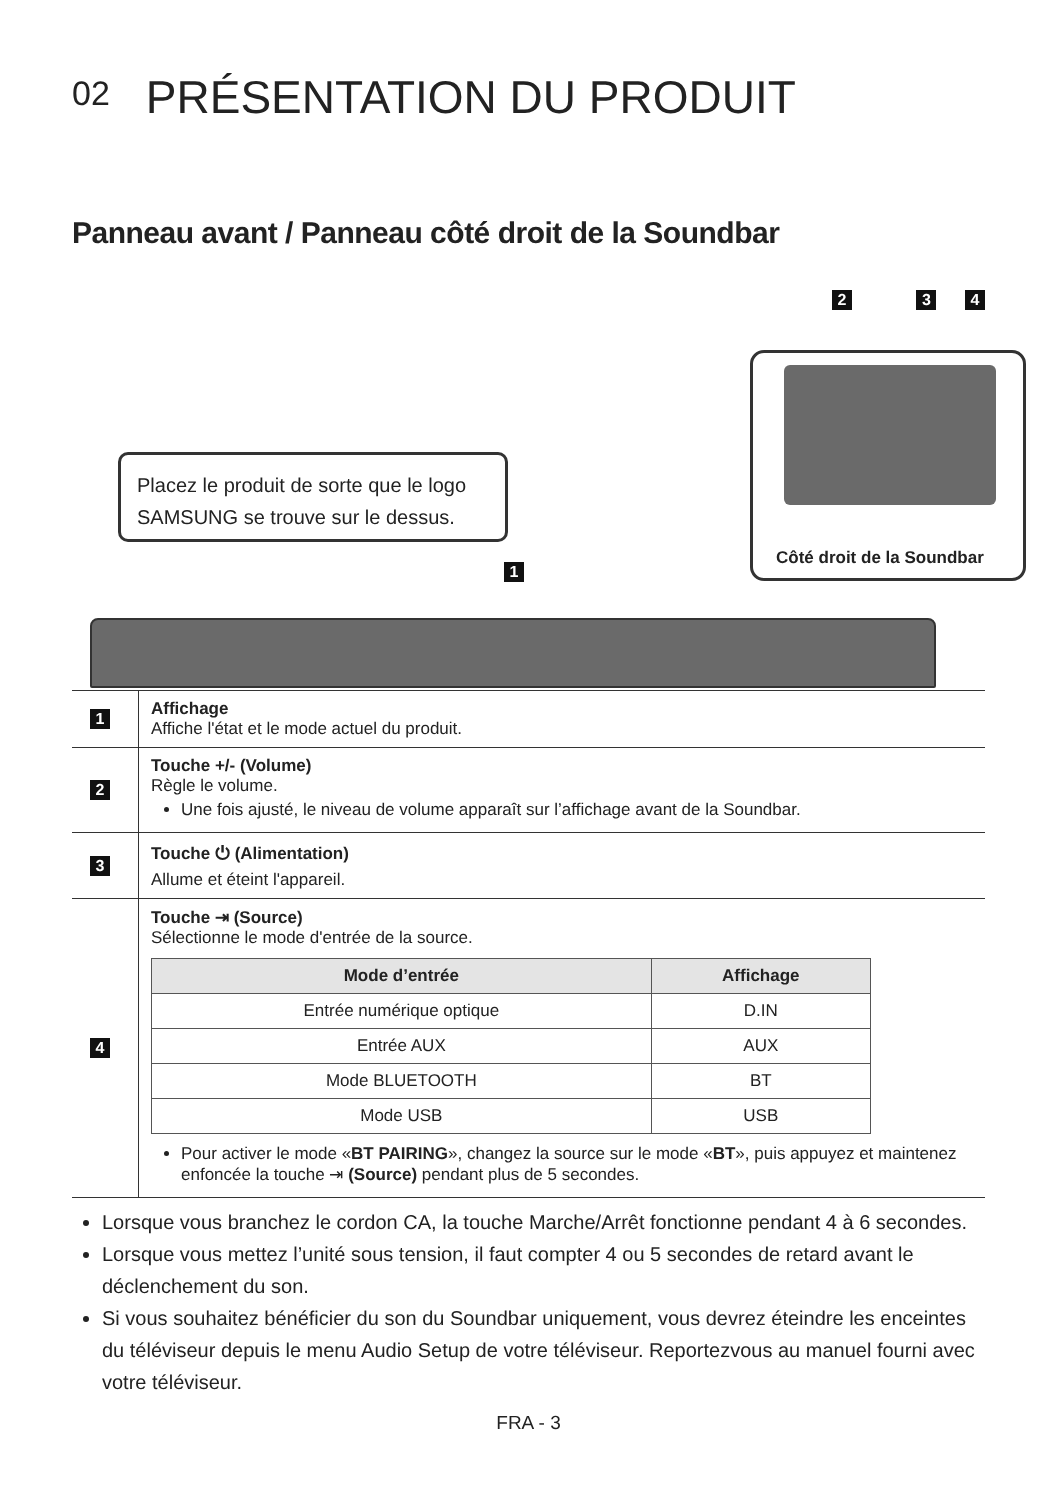02 PRÉSENTATION DU PRODUIT
Panneau avant / Panneau côté droit de la Soundbar
2 3 4
Côté droit de la Soundbar
Placez le produit de sorte que le logo SAMSUNG se trouve sur le dessus.
1
| 1 | Affichage Affiche l'état et le mode actuel du produit. |
| 2 | Touche +/- (Volume) Règle le volume. Une fois ajusté, le niveau de volume apparaît sur l’affichage avant de la Soundbar. |
| 3 | Touche ⏻ (Alimentation) Allume et éteint l'appareil. |
| 4 | Touche ⇥ (Source) Sélectionne le mode d'entrée de la source. / Mode d’entrée / Affichage / / --- / --- / / Entrée numérique optique / D.IN / / Entrée AUX / AUX / / Mode BLUETOOTH / BT / / Mode USB / USB / Pour activer le mode « BT PAIRING », changez la source sur le mode « BT », puis appuyez et maintenez enfoncée la touche ⇥ (Source) pendant plus de 5 secondes. |
Lorsque vous branchez le cordon CA, la touche Marche/Arrêt fonctionne pendant 4 à 6 secondes.
Lorsque vous mettez l’unité sous tension, il faut compter 4 ou 5 secondes de retard avant le déclenchement du son.
Si vous souhaitez bénéficier du son du Soundbar uniquement, vous devrez éteindre les enceintes du téléviseur depuis le menu Audio Setup de votre téléviseur. Reportezvous au manuel fourni avec votre téléviseur.
FRA - 3